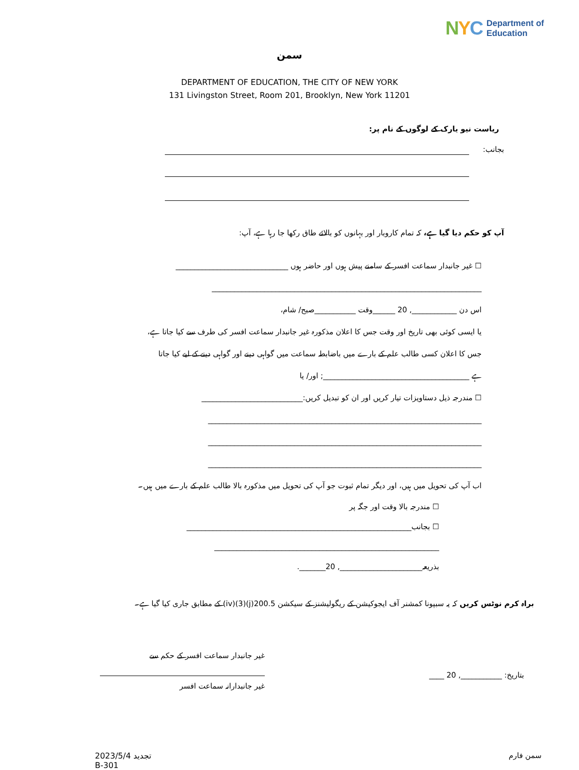NYC Department of
Education
سمن
DEPARTMENT OF EDUCATION, THE CITY OF NEW YORK
131 Livingston Street, Room 201, Brooklyn, New York 11201
ریاست نیو یارک کے لوگوں کے نام پر:
بجانب:
آپ کو حکم دیا گیا ہے، کہ تمام کاروبار اور بہانوں کو بالائے طاق رکھا جا رہا ہے، آپ:
☐ غیر جانبدار سماعت افسر کے سامنے پیش ہوں اور حاضر ہوں ______________________________
________________________________________________________________________
اس دن ____________, 20 ______وقت ___________صبح/ شام،
یا ایسی کوئی بھی تاریخ اور وقت جس کا اعلان مذکورہ غیر جانبدار سماعت افسر کی طرف سے کیا جاتا ہے،
جس کا اعلان کسی طالب علم کے بارے میں باضابطہ سماعت میں گواہی دینے اور گواہی دینے کے لیے کیا جاتا
ہے _______________________________________; اور/ یا
☐ مندرجہ ذیل دستاویزات تیار کریں اور ان کو تبدیل کریں:___________________________
_________________________________________________________________________
_________________________________________________________________________
_________________________________________________________________________
اب آپ کی تحویل میں ہیں، اور دیگر تمام ثبوت جو آپ کی تحویل میں مذکورہ بالا طالب علم کے بارے میں ہیں۔
☐ مندرجہ بالا وقت اور جگہ پر
☐ بجانب____________________________________________________________
____________________________________________________________
بذریعہ______________________, 20_______.
براہ کرم نوٹس کریں کہ یہ سبپونا کمشنر آف ایجوکیشن کے ریگولیشنز کے سیکشن 200.5(j)(3)(iv) کے مطابق جاری کیا گیا ہے۔
غیر جانبدار سماعت افسر کے حکم سے
غیر جانبدارانہ سماعت افسر
بتاریخ: ___________, 20 ____
2023/5/4 تجدید
B-301
سمن فارم